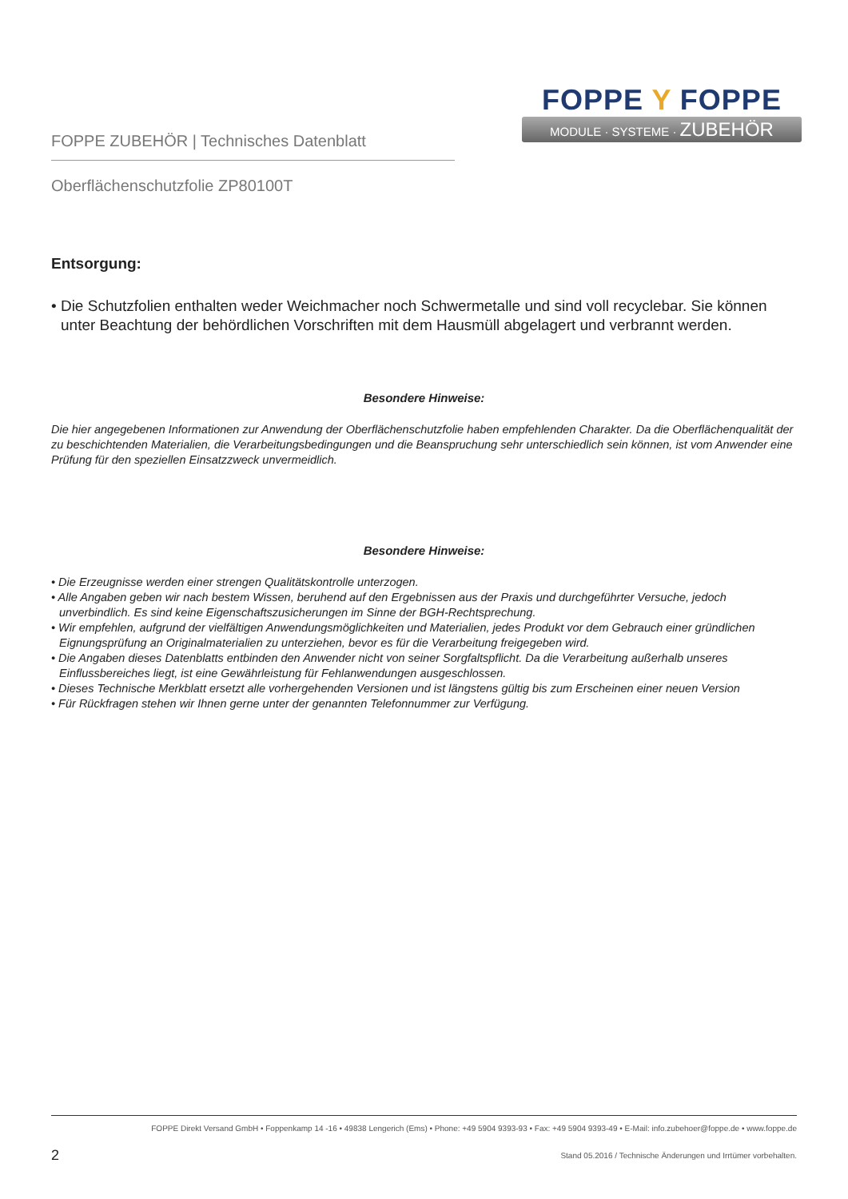FOPPE ZUBEHÖR | Technisches Datenblatt
FOPPE Y FOPPE
MODULE · SYSTEME · ZUBEHÖR
Oberflächenschutzfolie ZP80100T
Entsorgung:
• Die Schutzfolien enthalten weder Weichmacher noch Schwermetalle und sind voll recyclebar. Sie können unter Beachtung der behördlichen Vorschriften mit dem Hausmüll abgelagert und verbrannt werden.
Besondere Hinweise:
Die hier angegebenen Informationen zur Anwendung der Oberflächenschutzfolie haben empfehlenden Charakter. Da die Oberflächenqualität der zu beschichtenden Materialien, die Verarbeitungsbedingungen und die Beanspruchung sehr unterschiedlich sein können, ist vom Anwender eine Prüfung für den speziellen Einsatzzweck unvermeidlich.
Besondere Hinweise:
• Die Erzeugnisse werden einer strengen Qualitätskontrolle unterzogen.
• Alle Angaben geben wir nach bestem Wissen, beruhend auf den Ergebnissen aus der Praxis und durchgeführter Versuche, jedoch unverbindlich. Es sind keine Eigenschaftszusicherungen im Sinne der BGH-Rechtsprechung.
• Wir empfehlen, aufgrund der vielfältigen Anwendungsmöglichkeiten und Materialien, jedes Produkt vor dem Gebrauch einer gründlichen Eignungsprüfung an Originalmaterialien zu unterziehen, bevor es für die Verarbeitung freigegeben wird.
• Die Angaben dieses Datenblatts entbinden den Anwender nicht von seiner Sorgfaltspflicht. Da die Verarbeitung außerhalb unseres Einflussbereiches liegt, ist eine Gewährleistung für Fehlanwendungen ausgeschlossen.
• Dieses Technische Merkblatt ersetzt alle vorhergehenden Versionen und ist längstens gültig bis zum Erscheinen einer neuen Version
• Für Rückfragen stehen wir Ihnen gerne unter der genannten Telefonnummer zur Verfügung.
FOPPE Direkt Versand GmbH • Foppenkamp 14 -16 • 49838 Lengerich (Ems) • Phone: +49 5904 9393-93 • Fax: +49 5904 9393-49 • E-Mail: info.zubehoer@foppe.de • www.foppe.de
2 Stand 05.2016 / Technische Änderungen und Irrtümer vorbehalten.